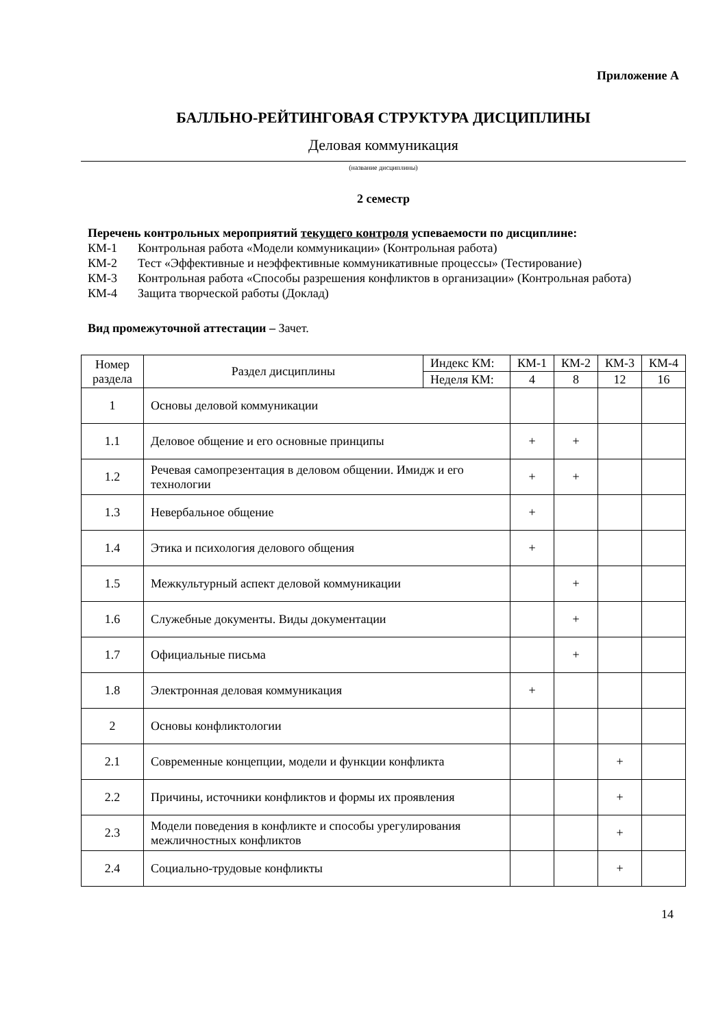Приложение А
БАЛЛЬНО-РЕЙТИНГОВАЯ СТРУКТУРА ДИСЦИПЛИНЫ
Деловая коммуникация
(название дисциплины)
2 семестр
Перечень контрольных мероприятий текущего контроля успеваемости по дисциплине:
КМ-1 Контрольная работа «Модели коммуникации» (Контрольная работа)
КМ-2 Тест «Эффективные и неэффективные коммуникативные процессы» (Тестирование)
КМ-3 Контрольная работа «Способы разрешения конфликтов в организации» (Контрольная работа)
КМ-4 Защита творческой работы (Доклад)
Вид промежуточной аттестации – Зачет.
| Номер раздела | Раздел дисциплины | Индекс КМ: | КМ-1 | КМ-2 | КМ-3 | КМ-4 |
| --- | --- | --- | --- | --- | --- | --- |
| | | Неделя КМ: | 4 | 8 | 12 | 16 |
| 1 | Основы деловой коммуникации | | | | | |
| 1.1 | Деловое общение и его основные принципы | | + | + | | |
| 1.2 | Речевая самопрезентация в деловом общении. Имидж и его технологии | | + | + | | |
| 1.3 | Невербальное общение | | + | | | |
| 1.4 | Этика и психология делового общения | | + | | | |
| 1.5 | Межкультурный аспект деловой коммуникации | | | + | | |
| 1.6 | Служебные документы. Виды документации | | | + | | |
| 1.7 | Официальные письма | | | + | | |
| 1.8 | Электронная деловая коммуникация | | + | | | |
| 2 | Основы конфликтологии | | | | | |
| 2.1 | Современные концепции, модели и функции конфликта | | | | + | |
| 2.2 | Причины, источники конфликтов и формы их проявления | | | | + | |
| 2.3 | Модели поведения в конфликте и способы урегулирования межличностных конфликтов | | | | + | |
| 2.4 | Социально-трудовые конфликты | | | | + | |
14